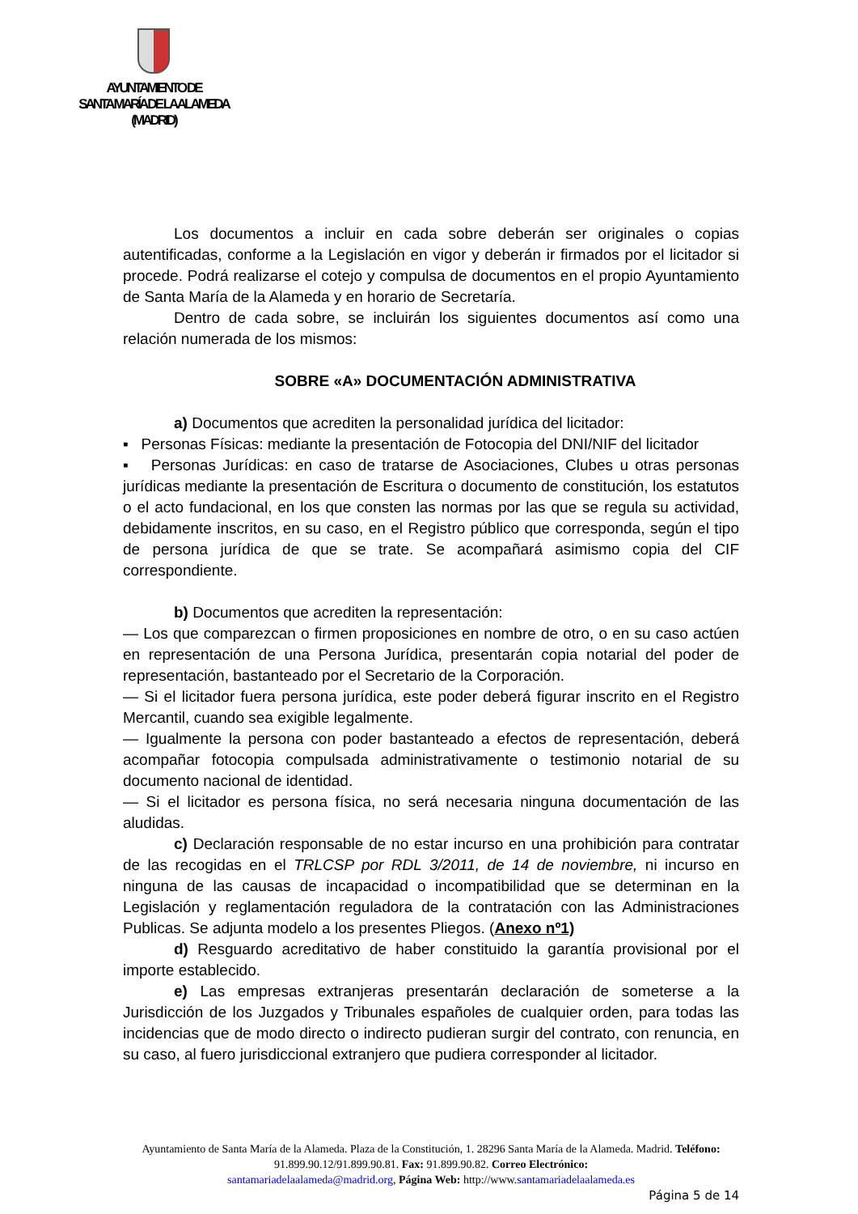AYUNTAMIENTO DE
SANTA MARÍA DE LA ALAMEDA
(MADRID)
Los documentos a incluir en cada sobre deberán ser originales o copias autentificadas, conforme a la Legislación en vigor y deberán ir firmados por el licitador si procede. Podrá realizarse el cotejo y compulsa de documentos en el propio Ayuntamiento de Santa María de la Alameda y en horario de Secretaría.
Dentro de cada sobre, se incluirán los siguientes documentos así como una relación numerada de los mismos:
SOBRE «A» DOCUMENTACIÓN ADMINISTRATIVA
a) Documentos que acrediten la personalidad jurídica del licitador:
▪ Personas Físicas: mediante la presentación de Fotocopia del DNI/NIF del licitador
▪ Personas Jurídicas: en caso de tratarse de Asociaciones, Clubes u otras personas jurídicas mediante la presentación de Escritura o documento de constitución, los estatutos o el acto fundacional, en los que consten las normas por las que se regula su actividad, debidamente inscritos, en su caso, en el Registro público que corresponda, según el tipo de persona jurídica de que se trate. Se acompañará asimismo copia del CIF correspondiente.
b) Documentos que acrediten la representación:
— Los que comparezcan o firmen proposiciones en nombre de otro, o en su caso actúen en representación de una Persona Jurídica, presentarán copia notarial del poder de representación, bastanteado por el Secretario de la Corporación.
— Si el licitador fuera persona jurídica, este poder deberá figurar inscrito en el Registro Mercantil, cuando sea exigible legalmente.
— Igualmente la persona con poder bastanteado a efectos de representación, deberá acompañar fotocopia compulsada administrativamente o testimonio notarial de su documento nacional de identidad.
— Si el licitador es persona física, no será necesaria ninguna documentación de las aludidas.
c) Declaración responsable de no estar incurso en una prohibición para contratar de las recogidas en el TRLCSP por RDL 3/2011, de 14 de noviembre, ni incurso en ninguna de las causas de incapacidad o incompatibilidad que se determinan en la Legislación y reglamentación reguladora de la contratación con las Administraciones Publicas. Se adjunta modelo a los presentes Pliegos. (Anexo nº1)
d) Resguardo acreditativo de haber constituido la garantía provisional por el importe establecido.
e) Las empresas extranjeras presentarán declaración de someterse a la Jurisdicción de los Juzgados y Tribunales españoles de cualquier orden, para todas las incidencias que de modo directo o indirecto pudieran surgir del contrato, con renuncia, en su caso, al fuero jurisdiccional extranjero que pudiera corresponder al licitador.
Ayuntamiento de Santa María de la Alameda. Plaza de la Constitución, 1. 28296 Santa María de la Alameda. Madrid. Teléfono: 91.899.90.12/91.899.90.81. Fax: 91.899.90.82. Correo Electrónico:
santamariadelaalameda@madrid.org, Página Web: http://www.santamariadelaalameda.es
Página 5 de 14